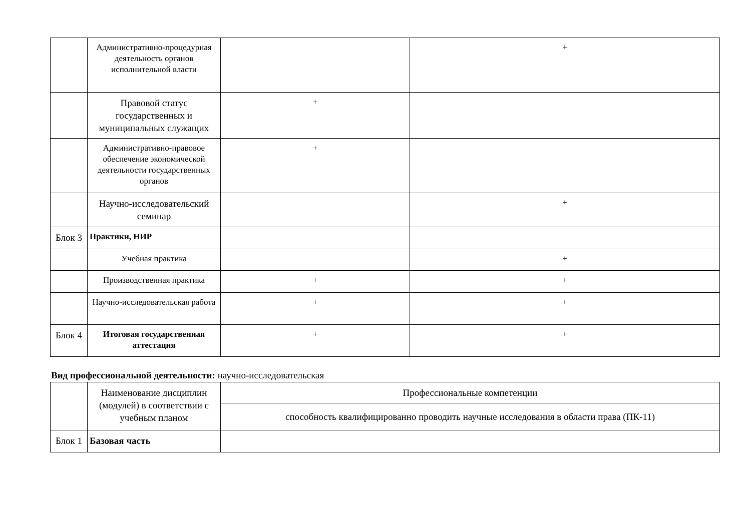| | Административно-процедурная деятельность органов исполнительной власти | | + |
| | Правовой статус государственных и муниципальных служащих | + | |
| | Административно-правовое обеспечение экономической деятельности государственных органов | + | |
| | Научно-исследовательский семинар | | + |
| Блок 3 | Практики, НИР | | |
| | Учебная практика | | + |
| | Производственная практика | + | + |
| | Научно-исследовательская работа | + | + |
| Блок 4 | Итоговая государственная аттестация | + | + |
Вид профессиональной деятельности: научно-исследовательская
| | Наименование дисциплин (модулей) в соответствии с учебным планом | Профессиональные компетенции |
| | | способность квалифицированно проводить научные исследования в области права (ПК-11) |
| Блок 1 | Базовая часть | |